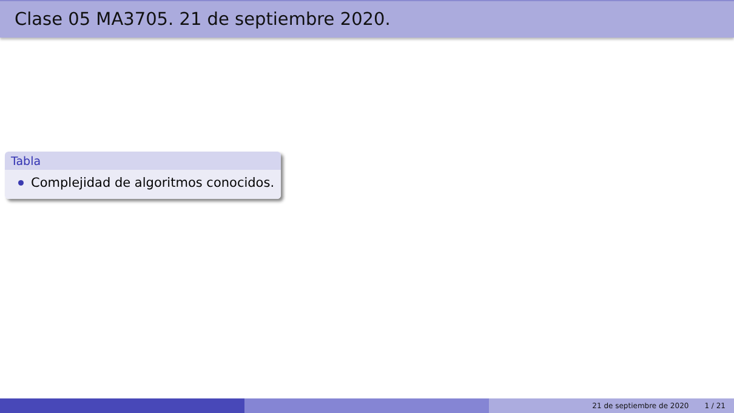Clase 05 MA3705. 21 de septiembre 2020.
Tabla
Complejidad de algoritmos conocidos.
21 de septiembre de 2020 1 / 21